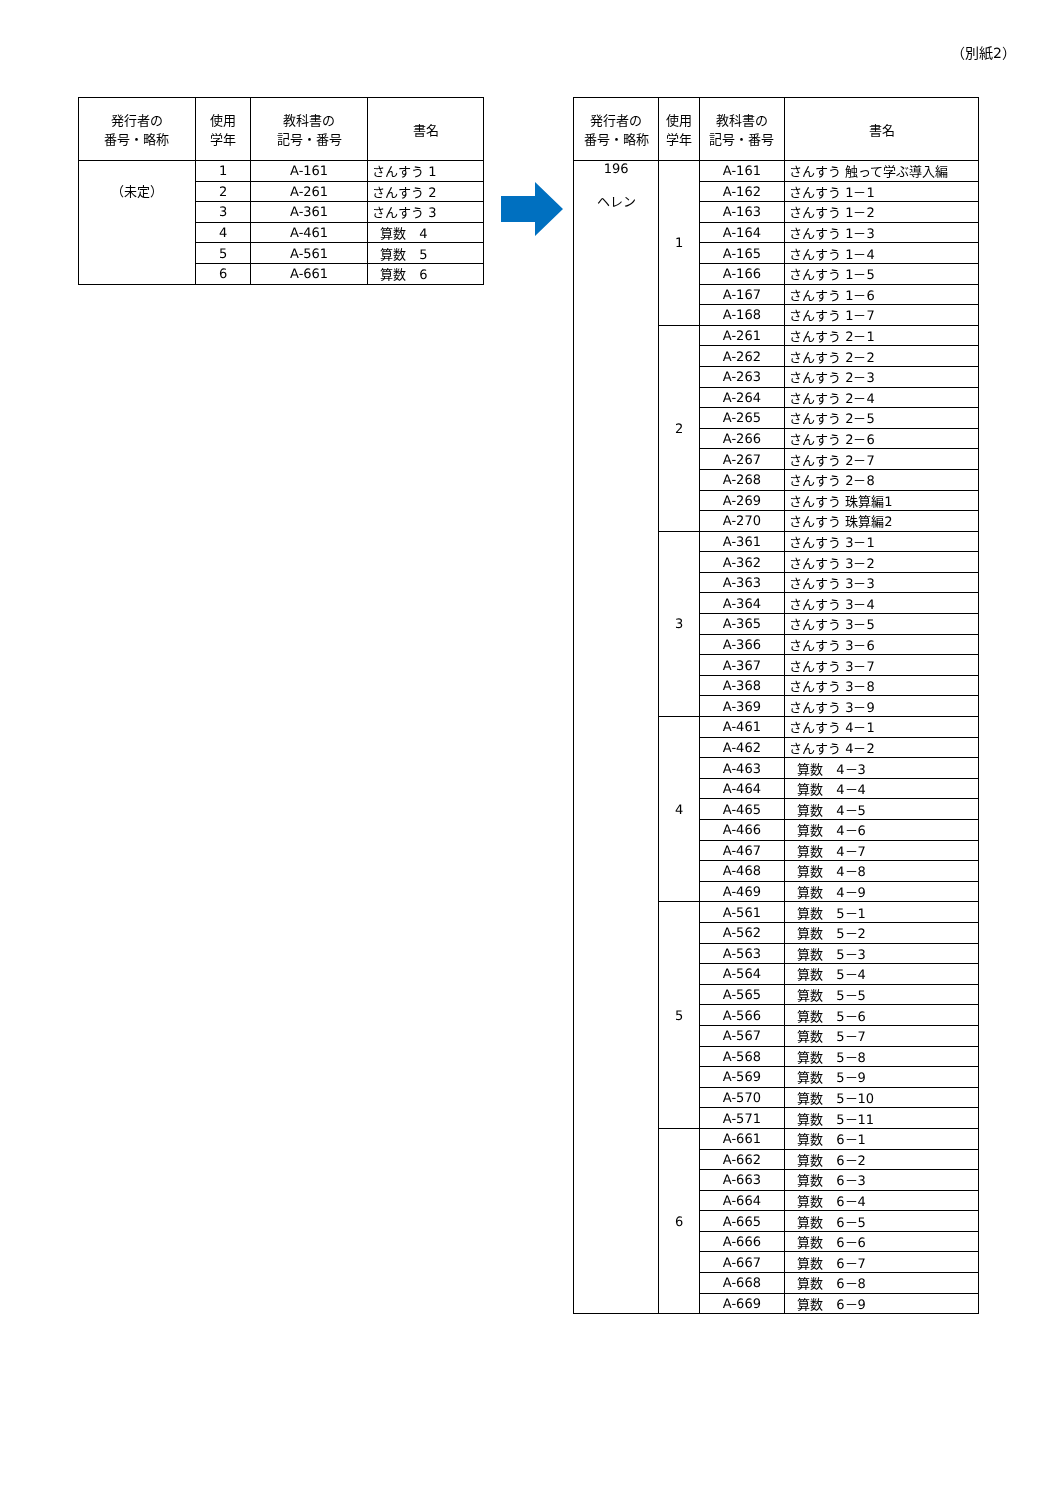（別紙2）
| 発行者の 番号・略称 | 使用 学年 | 教科書の 記号・番号 | 書名 |
| --- | --- | --- | --- |
| （未定） | 1 | A-161 | さんすう 1 |
| | 2 | A-261 | さんすう 2 |
| | 3 | A-361 | さんすう 3 |
| | 4 | A-461 | 算数 4 |
| | 5 | A-561 | 算数 5 |
| | 6 | A-661 | 算数 6 |
| 発行者の 番号・略称 | 使用 学年 | 教科書の 記号・番号 | 書名 |
| --- | --- | --- | --- |
| 196 ヘレン | 1 | A-161 | さんすう 触って学ぶ導入編 |
| | | A-162 | さんすう 1－1 |
| | | A-163 | さんすう 1－2 |
| | | A-164 | さんすう 1－3 |
| | | A-165 | さんすう 1－4 |
| | | A-166 | さんすう 1－5 |
| | | A-167 | さんすう 1－6 |
| | | A-168 | さんすう 1－7 |
| | 2 | A-261 | さんすう 2－1 |
| | | A-262 | さんすう 2－2 |
| | | A-263 | さんすう 2－3 |
| | | A-264 | さんすう 2－4 |
| | | A-265 | さんすう 2－5 |
| | | A-266 | さんすう 2－6 |
| | | A-267 | さんすう 2－7 |
| | | A-268 | さんすう 2－8 |
| | | A-269 | さんすう 珠算編1 |
| | | A-270 | さんすう 珠算編2 |
| | 3 | A-361 | さんすう 3－1 |
| | | A-362 | さんすう 3－2 |
| | | A-363 | さんすう 3－3 |
| | | A-364 | さんすう 3－4 |
| | | A-365 | さんすう 3－5 |
| | | A-366 | さんすう 3－6 |
| | | A-367 | さんすう 3－7 |
| | | A-368 | さんすう 3－8 |
| | | A-369 | さんすう 3－9 |
| | 4 | A-461 | さんすう 4－1 |
| | | A-462 | さんすう 4－2 |
| | | A-463 | 算数 4－3 |
| | | A-464 | 算数 4－4 |
| | | A-465 | 算数 4－5 |
| | | A-466 | 算数 4－6 |
| | | A-467 | 算数 4－7 |
| | | A-468 | 算数 4－8 |
| | | A-469 | 算数 4－9 |
| | 5 | A-561 | 算数 5－1 |
| | | A-562 | 算数 5－2 |
| | | A-563 | 算数 5－3 |
| | | A-564 | 算数 5－4 |
| | | A-565 | 算数 5－5 |
| | | A-566 | 算数 5－6 |
| | | A-567 | 算数 5－7 |
| | | A-568 | 算数 5－8 |
| | | A-569 | 算数 5－9 |
| | | A-570 | 算数 5－10 |
| | | A-571 | 算数 5－11 |
| | 6 | A-661 | 算数 6－1 |
| | | A-662 | 算数 6－2 |
| | | A-663 | 算数 6－3 |
| | | A-664 | 算数 6－4 |
| | | A-665 | 算数 6－5 |
| | | A-666 | 算数 6－6 |
| | | A-667 | 算数 6－7 |
| | | A-668 | 算数 6－8 |
| | | A-669 | 算数 6－9 |